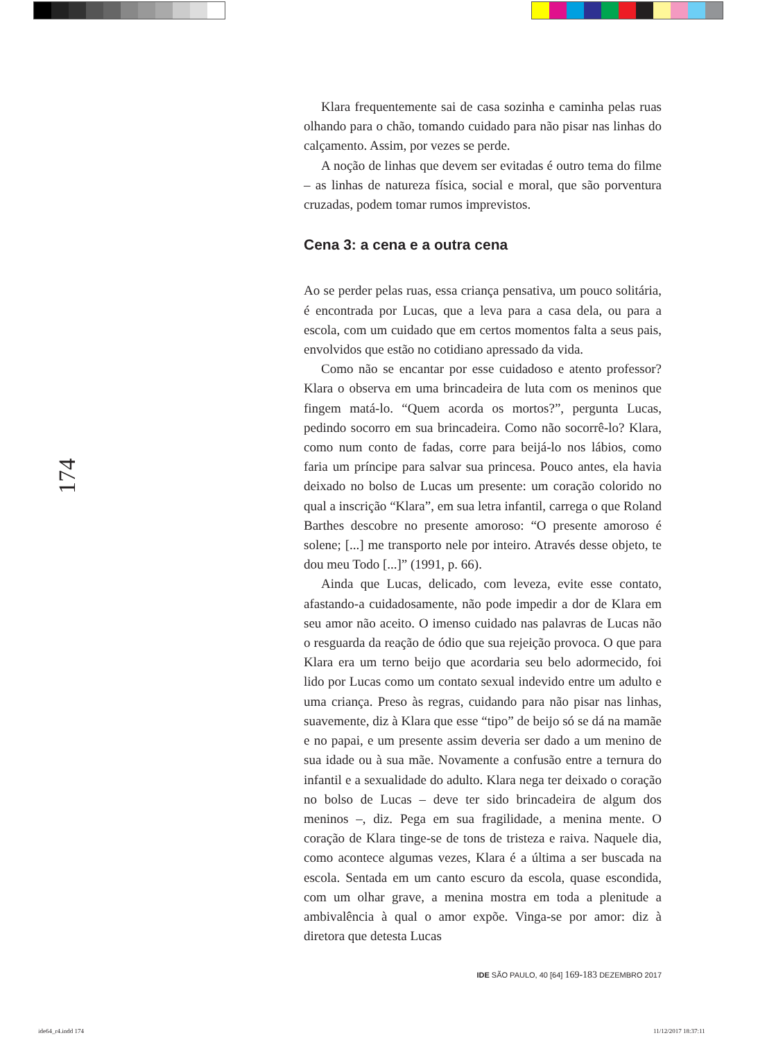174
Klara frequentemente sai de casa sozinha e caminha pelas ruas olhando para o chão, tomando cuidado para não pisar nas linhas do calçamento. Assim, por vezes se perde.
A noção de linhas que devem ser evitadas é outro tema do filme – as linhas de natureza física, social e moral, que são porventura cruzadas, podem tomar rumos imprevistos.
Cena 3: a cena e a outra cena
Ao se perder pelas ruas, essa criança pensativa, um pouco solitária, é encontrada por Lucas, que a leva para a casa dela, ou para a escola, com um cuidado que em certos momentos falta a seus pais, envolvidos que estão no cotidiano apressado da vida.
Como não se encantar por esse cuidadoso e atento professor? Klara o observa em uma brincadeira de luta com os meninos que fingem matá-lo. “Quem acorda os mortos?”, pergunta Lucas, pedindo socorro em sua brincadeira. Como não socorrê-lo? Klara, como num conto de fadas, corre para beijá-lo nos lábios, como faria um príncipe para salvar sua princesa. Pouco antes, ela havia deixado no bolso de Lucas um presente: um coração colorido no qual a inscrição “Klara”, em sua letra infantil, carrega o que Roland Barthes descobre no presente amoroso: “O presente amoroso é solene; [...] me transporto nele por inteiro. Através desse objeto, te dou meu Todo [...]” (1991, p. 66).
Ainda que Lucas, delicado, com leveza, evite esse contato, afastando-a cuidadosamente, não pode impedir a dor de Klara em seu amor não aceito. O imenso cuidado nas palavras de Lucas não o resguarda da reação de ódio que sua rejeição provoca. O que para Klara era um terno beijo que acordaria seu belo adormecido, foi lido por Lucas como um contato sexual indevido entre um adulto e uma criança. Preso às regras, cuidando para não pisar nas linhas, suavemente, diz à Klara que esse “tipo” de beijo só se dá na mamãe e no papai, e um presente assim deveria ser dado a um menino de sua idade ou à sua mãe. Novamente a confusão entre a ternura do infantil e a sexualidade do adulto. Klara nega ter deixado o coração no bolso de Lucas – deve ter sido brincadeira de algum dos meninos –, diz. Pega em sua fragilidade, a menina mente. O coração de Klara tinge-se de tons de tristeza e raiva. Naquele dia, como acontece algumas vezes, Klara é a última a ser buscada na escola. Sentada em um canto escuro da escola, quase escondida, com um olhar grave, a menina mostra em toda a plenitude a ambivalência à qual o amor expõe. Vinga-se por amor: diz à diretora que detesta Lucas
IDE SÃO PAULO, 40 [64] 169-183 DEZEMBRO 2017
ide64_r4.indd 174 11/12/2017 18:37:11